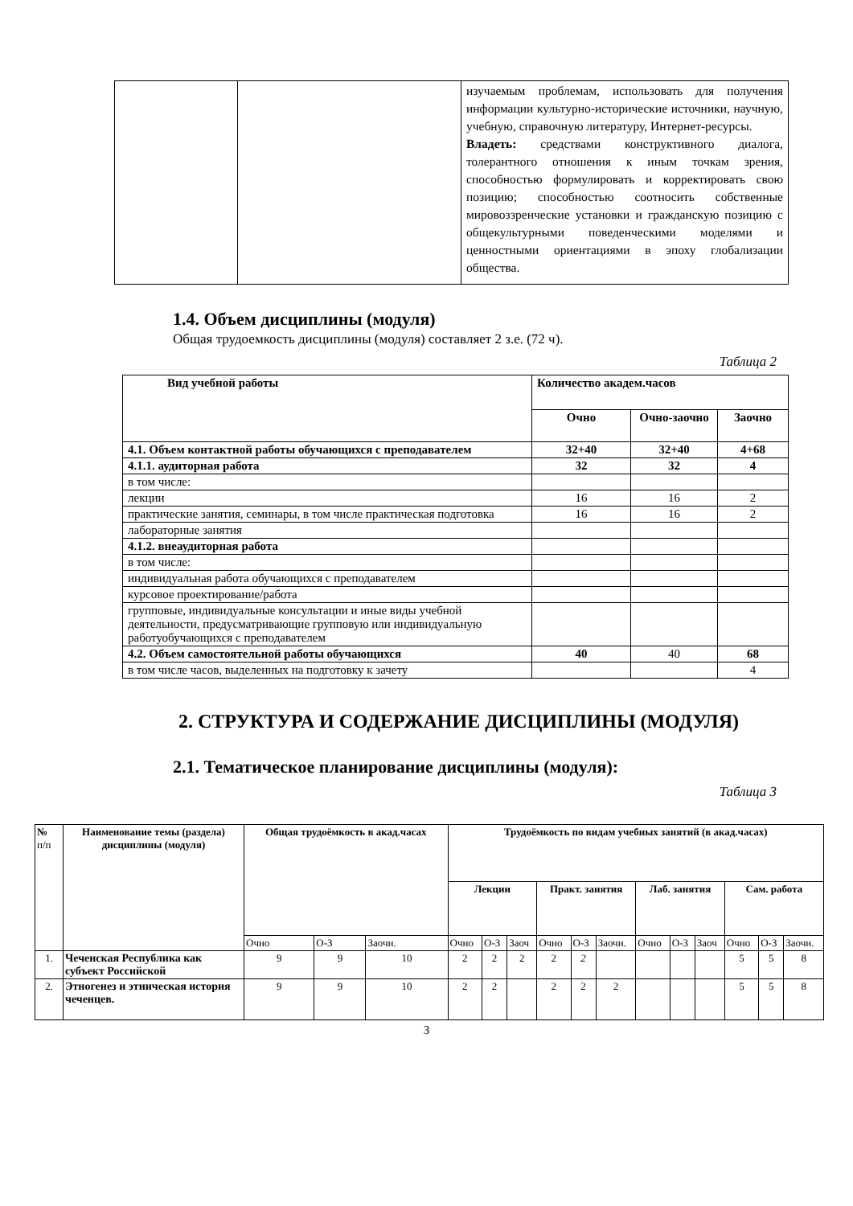| | | изучаемым проблемам, использовать для получения информации культурно-исторические источники, научную, учебную, справочную литературу, Интернет-ресурсы. Владеть: средствами конструктивного диалога, толерантного отношения к иным точкам зрения, способностью формулировать и корректировать свою позицию; способностью соотносить собственные мировоззренческие установки и гражданскую позицию с общекультурными поведенческими моделями и ценностными ориентациями в эпоху глобализации общества. |
1.4. Объем дисциплины (модуля)
Общая трудоемкость дисциплины (модуля) составляет 2 з.е. (72 ч).
Таблица 2
| Вид учебной работы | Количество академ.часов | | |
| | Очно | Очно-заочно | Заочно |
| 4.1. Объем контактной работы обучающихся с преподавателем | 32+40 | 32+40 | 4+68 |
| 4.1.1. аудиторная работа | 32 | 32 | 4 |
| в том числе: | | | |
| лекции | 16 | 16 | 2 |
| практические занятия, семинары, в том числе практическая подготовка | 16 | 16 | 2 |
| лабораторные занятия | | | |
| 4.1.2. внеаудиторная работа | | | |
| в том числе: | | | |
| индивидуальная работа обучающихся с преподавателем | | | |
| курсовое проектирование/работа | | | |
| групповые, индивидуальные консультации и иные виды учебной деятельности, предусматривающие групповую или индивидуальную работуобучающихся с преподавателем | | | |
| 4.2. Объем самостоятельной работы обучающихся | 40 | 40 | 68 |
| в том числе часов, выделенных на подготовку к зачету | | | 4 |
2. СТРУКТУРА И СОДЕРЖАНИЕ ДИСЦИПЛИНЫ (МОДУЛЯ)
2.1. Тематическое планирование дисциплины (модуля):
Таблица 3
| № п/п | Наименование темы (раздела) дисциплины (модуля) | Общая трудоёмкость в акад.часах | | | Трудоёмкость по видам учебных занятий (в акад.часах) | | | | | | | | | | | |
| --- | --- | --- | --- | --- | --- | --- | --- | --- | --- | --- | --- | --- | --- | --- | --- | --- |
| | | | | | Лекции | | | Практ. занятия | | | Лаб. занятия | | | Сам. работа | | |
| | | Очно | О-З | Заочн. | Очно | О-З | Заоч | Очно | О-З | Заочн. | Очно | О-З | Заоч | Очно | О-З | Заочн. |
| 1. | Чеченская Республика как субъект Российской | 9 | 9 | 10 | 2 | 2 | 2 | 2 | 2 | | | | | 5 | 5 | 8 |
| 2. | Этногенез и этническая история чеченцев. | 9 | 9 | 10 | 2 | 2 | | 2 | 2 | 2 | | | | 5 | 5 | 8 |
3